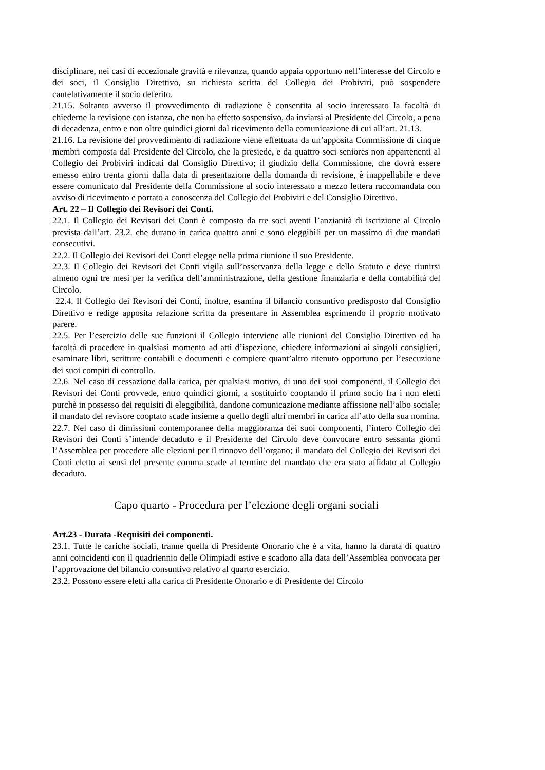disciplinare, nei casi di eccezionale gravità e rilevanza, quando appaia opportuno nell’interesse del Circolo e dei soci, il Consiglio Direttivo, su richiesta scritta del Collegio dei Probiviri, può sospendere cautelativamente il socio deferito.
21.15. Soltanto avverso il provvedimento di radiazione è consentita al socio interessato la facoltà di chiederne la revisione con istanza, che non ha effetto sospensivo, da inviarsi al Presidente del Circolo, a pena di decadenza, entro e non oltre quindici giorni dal ricevimento della comunicazione di cui all’art. 21.13.
21.16. La revisione del provvedimento di radiazione viene effettuata da un’apposita Commissione di cinque membri composta dal Presidente del Circolo, che la presiede, e da quattro soci seniores non appartenenti al Collegio dei Probiviri indicati dal Consiglio Direttivo; il giudizio della Commissione, che dovrà essere emesso entro trenta giorni dalla data di presentazione della domanda di revisione, è inappellabile e deve essere comunicato dal Presidente della Commissione al socio interessato a mezzo lettera raccomandata con avviso di ricevimento e portato a conoscenza del Collegio dei Probiviri e del Consiglio Direttivo.
Art. 22 – Il Collegio dei Revisori dei Conti.
22.1. Il Collegio dei Revisori dei Conti è composto da tre soci aventi l’anzianità di iscrizione al Circolo prevista dall’art. 23.2. che durano in carica quattro anni e sono eleggibili per un massimo di due mandati consecutivi.
22.2. Il Collegio dei Revisori dei Conti elegge nella prima riunione il suo Presidente.
22.3. Il Collegio dei Revisori dei Conti vigila sull’osservanza della legge e dello Statuto e deve riunirsi almeno ogni tre mesi per la verifica dell’amministrazione, della gestione finanziaria e della contabilità del Circolo.
22.4. Il Collegio dei Revisori dei Conti, inoltre, esamina il bilancio consuntivo predisposto dal Consiglio Direttivo e redige apposita relazione scritta da presentare in Assemblea esprimendo il proprio motivato parere.
22.5. Per l’esercizio delle sue funzioni il Collegio interviene alle riunioni del Consiglio Direttivo ed ha facoltà di procedere in qualsiasi momento ad atti d’ispezione, chiedere informazioni ai singoli consiglieri, esaminare libri, scritture contabili e documenti e compiere quant’altro ritenuto opportuno per l’esecuzione dei suoi compiti di controllo.
22.6. Nel caso di cessazione dalla carica, per qualsiasi motivo, di uno dei suoi componenti, il Collegio dei Revisori dei Conti provvede, entro quindici giorni, a sostituirlo cooptando il primo socio fra i non eletti purchè in possesso dei requisiti di eleggibilità, dandone comunicazione mediante affissione nell’albo sociale; il mandato del revisore cooptato scade insieme a quello degli altri membri in carica all’atto della sua nomina.
22.7. Nel caso di dimissioni contemporanee della maggioranza dei suoi componenti, l’intero Collegio dei Revisori dei Conti s’intende decaduto e il Presidente del Circolo deve convocare entro sessanta giorni l’Assemblea per procedere alle elezioni per il rinnovo dell’organo; il mandato del Collegio dei Revisori dei Conti eletto ai sensi del presente comma scade al termine del mandato che era stato affidato al Collegio decaduto.
Capo quarto - Procedura per l’elezione degli organi sociali
Art.23 - Durata -Requisiti dei componenti.
23.1. Tutte le cariche sociali, tranne quella di Presidente Onorario che è a vita, hanno la durata di quattro anni coincidenti con il quadriennio delle Olimpiadi estive e scadono alla data dell’Assemblea convocata per l’approvazione del bilancio consuntivo relativo al quarto esercizio.
23.2. Possono essere eletti alla carica di Presidente Onorario e di Presidente del Circolo